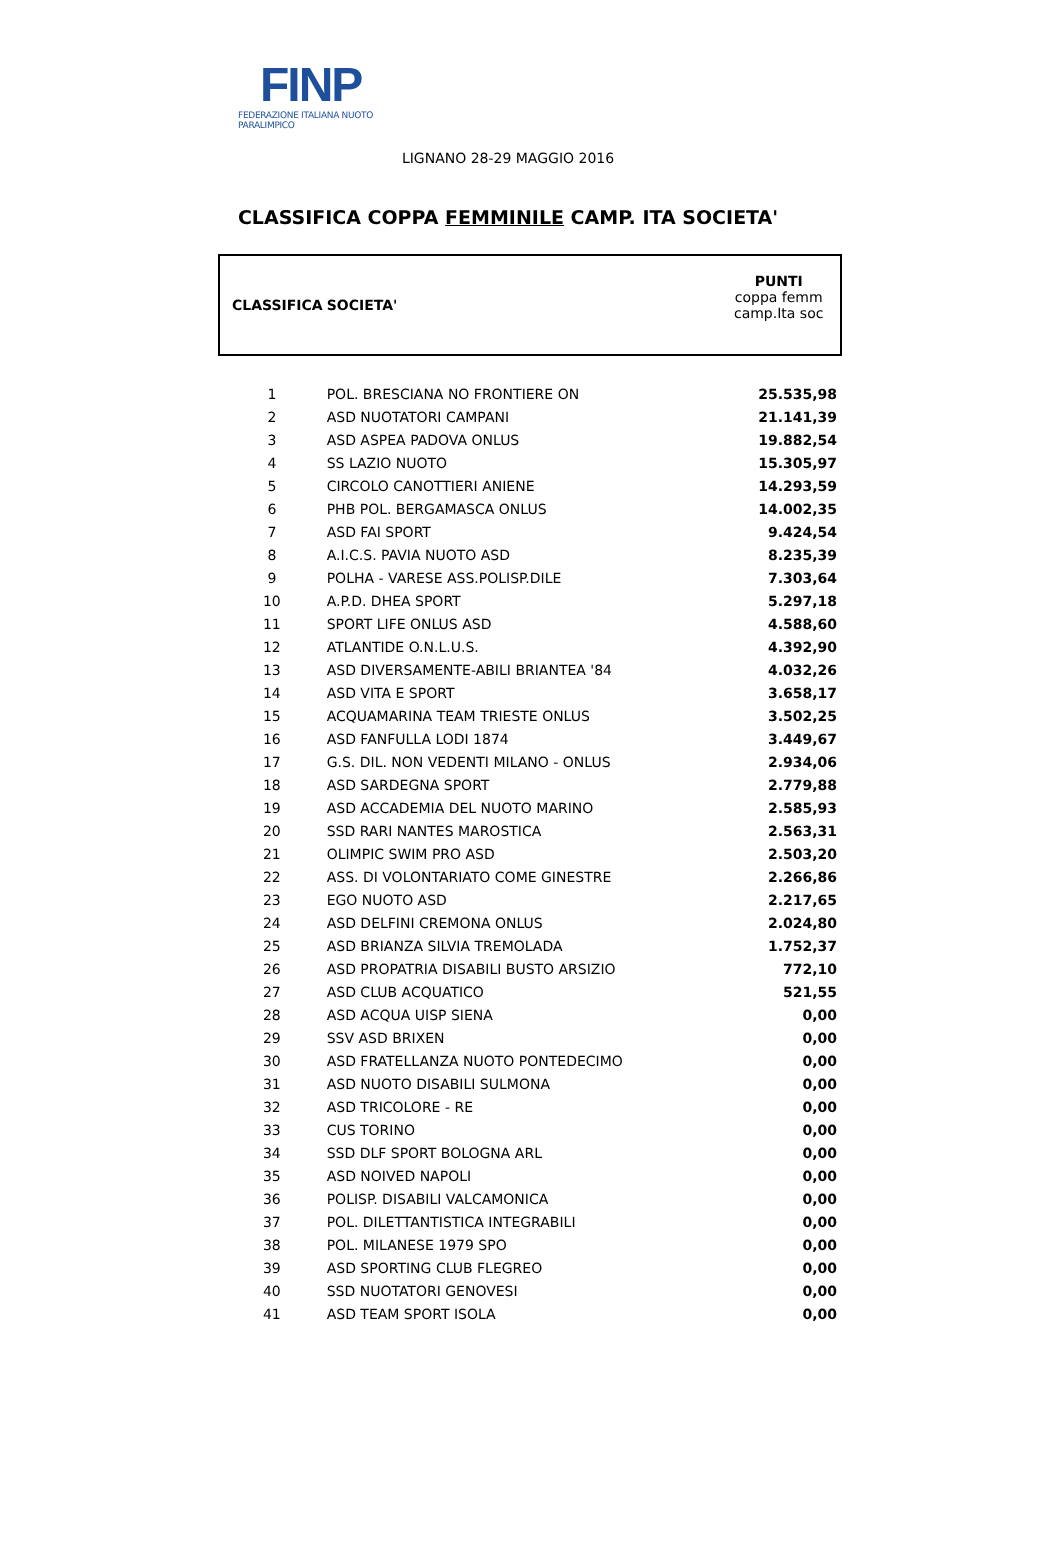FINP
FEDERAZIONE ITALIANA NUOTO PARALIMPICO
LIGNANO 28-29 MAGGIO 2016
CLASSIFICA COPPA FEMMINILE CAMP. ITA SOCIETA'
| CLASSIFICA | SOCIETA' | PUNTI coppa femm camp.Ita soc |
| 1 | POL. BRESCIANA NO FRONTIERE ON | 25.535,98 |
| 2 | ASD NUOTATORI CAMPANI | 21.141,39 |
| 3 | ASD ASPEA PADOVA ONLUS | 19.882,54 |
| 4 | SS LAZIO NUOTO | 15.305,97 |
| 5 | CIRCOLO CANOTTIERI ANIENE | 14.293,59 |
| 6 | PHB POL. BERGAMASCA ONLUS | 14.002,35 |
| 7 | ASD FAI SPORT | 9.424,54 |
| 8 | A.I.C.S. PAVIA NUOTO ASD | 8.235,39 |
| 9 | POLHA - VARESE ASS.POLISP.DILE | 7.303,64 |
| 10 | A.P.D. DHEA SPORT | 5.297,18 |
| 11 | SPORT LIFE ONLUS ASD | 4.588,60 |
| 12 | ATLANTIDE O.N.L.U.S. | 4.392,90 |
| 13 | ASD DIVERSAMENTE-ABILI BRIANTEA '84 | 4.032,26 |
| 14 | ASD VITA E SPORT | 3.658,17 |
| 15 | ACQUAMARINA TEAM TRIESTE ONLUS | 3.502,25 |
| 16 | ASD FANFULLA LODI 1874 | 3.449,67 |
| 17 | G.S. DIL. NON VEDENTI MILANO - ONLUS | 2.934,06 |
| 18 | ASD SARDEGNA SPORT | 2.779,88 |
| 19 | ASD ACCADEMIA DEL NUOTO MARINO | 2.585,93 |
| 20 | SSD RARI NANTES MAROSTICA | 2.563,31 |
| 21 | OLIMPIC SWIM PRO ASD | 2.503,20 |
| 22 | ASS. DI VOLONTARIATO COME GINESTRE | 2.266,86 |
| 23 | EGO NUOTO ASD | 2.217,65 |
| 24 | ASD DELFINI CREMONA ONLUS | 2.024,80 |
| 25 | ASD BRIANZA SILVIA TREMOLADA | 1.752,37 |
| 26 | ASD PROPATRIA DISABILI BUSTO ARSIZIO | 772,10 |
| 27 | ASD CLUB ACQUATICO | 521,55 |
| 28 | ASD ACQUA UISP SIENA | 0,00 |
| 29 | SSV ASD BRIXEN | 0,00 |
| 30 | ASD FRATELLANZA NUOTO PONTEDECIMO | 0,00 |
| 31 | ASD NUOTO DISABILI SULMONA | 0,00 |
| 32 | ASD TRICOLORE - RE | 0,00 |
| 33 | CUS TORINO | 0,00 |
| 34 | SSD DLF SPORT BOLOGNA ARL | 0,00 |
| 35 | ASD NOIVED NAPOLI | 0,00 |
| 36 | POLISP. DISABILI VALCAMONICA | 0,00 |
| 37 | POL. DILETTANTISTICA INTEGRABILI | 0,00 |
| 38 | POL. MILANESE 1979 SPO | 0,00 |
| 39 | ASD SPORTING CLUB FLEGREO | 0,00 |
| 40 | SSD NUOTATORI GENOVESI | 0,00 |
| 41 | ASD TEAM SPORT ISOLA | 0,00 |